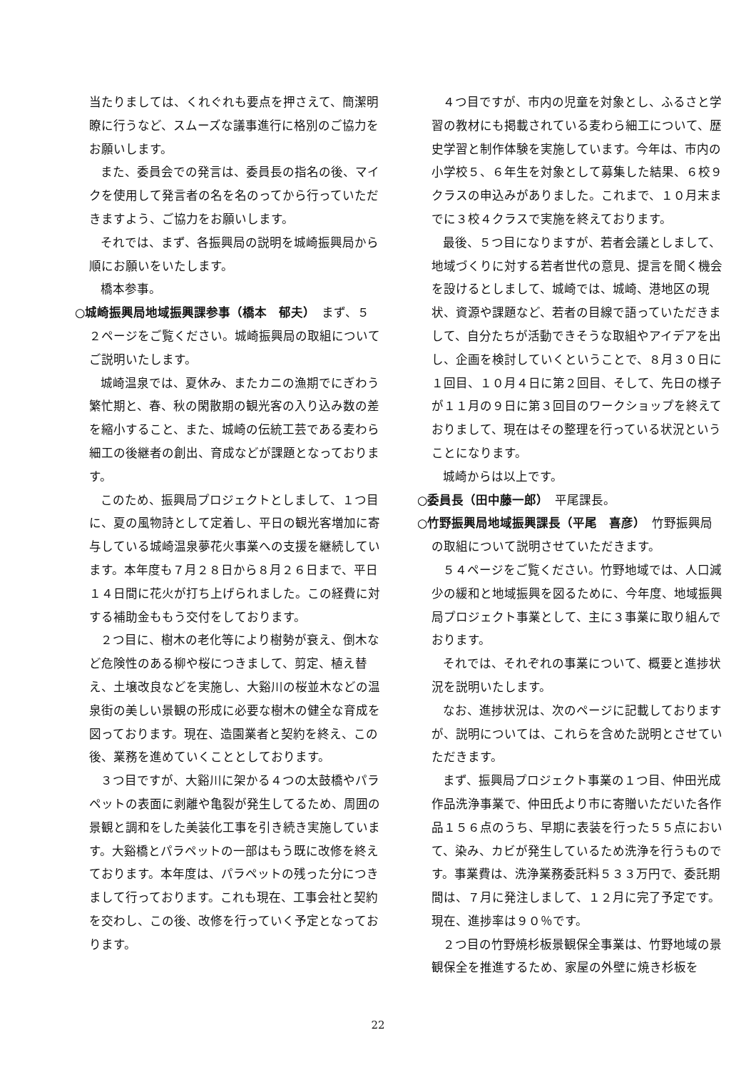当たりましては、くれぐれも要点を押さえて、簡潔明瞭に行うなど、スムーズな議事進行に格別のご協力をお願いします。
また、委員会での発言は、委員長の指名の後、マイクを使用して発言者の名を名のってから行っていただきますよう、ご協力をお願いします。
それでは、まず、各振興局の説明を城崎振興局から順にお願いをいたします。
橋本参事。
○城崎振興局地域振興課参事（橋本　郁夫）　まず、５２ページをご覧ください。城崎振興局の取組についてご説明いたします。
城崎温泉では、夏休み、またカニの漁期でにぎわう繁忙期と、春、秋の閑散期の観光客の入り込み数の差を縮小すること、また、城崎の伝統工芸である麦わら細工の後継者の創出、育成などが課題となっております。
このため、振興局プロジェクトとしまして、１つ目に、夏の風物詩として定着し、平日の観光客増加に寄与している城崎温泉夢花火事業への支援を継続しています。本年度も７月２８日から８月２６日まで、平日１４日間に花火が打ち上げられました。この経費に対する補助金ももう交付をしております。
２つ目に、樹木の老化等により樹勢が衰え、倒木など危険性のある柳や桜につきまして、剪定、植え替え、土壌改良などを実施し、大谿川の桜並木などの温泉街の美しい景観の形成に必要な樹木の健全な育成を図っております。現在、造園業者と契約を終え、この後、業務を進めていくこととしております。
３つ目ですが、大谿川に架かる４つの太鼓橋やパラペットの表面に剥離や亀裂が発生してるため、周囲の景観と調和をした美装化工事を引き続き実施しています。大谿橋とパラペットの一部はもう既に改修を終えております。本年度は、パラペットの残った分につきまして行っております。これも現在、工事会社と契約を交わし、この後、改修を行っていく予定となっております。
４つ目ですが、市内の児童を対象とし、ふるさと学習の教材にも掲載されている麦わら細工について、歴史学習と制作体験を実施しています。今年は、市内の小学校５、６年生を対象として募集した結果、６校９クラスの申込みがありました。これまで、１０月末までに３校４クラスで実施を終えております。
最後、５つ目になりますが、若者会議としまして、地域づくりに対する若者世代の意見、提言を聞く機会を設けるとしまして、城崎では、城崎、港地区の現状、資源や課題など、若者の目線で語っていただきまして、自分たちが活動できそうな取組やアイデアを出し、企画を検討していくということで、８月３０日に１回目、１０月４日に第２回目、そして、先日の様子が１１月の９日に第３回目のワークショップを終えておりまして、現在はその整理を行っている状況ということになります。
城崎からは以上です。
○委員長（田中藤一郎）　平尾課長。
○竹野振興局地域振興課長（平尾　喜彦）　竹野振興局の取組について説明させていただきます。
５４ページをご覧ください。竹野地域では、人口減少の緩和と地域振興を図るために、今年度、地域振興局プロジェクト事業として、主に３事業に取り組んでおります。
それでは、それぞれの事業について、概要と進捗状況を説明いたします。
なお、進捗状況は、次のページに記載しておりますが、説明については、これらを含めた説明とさせていただきます。
まず、振興局プロジェクト事業の１つ目、仲田光成作品洗浄事業で、仲田氏より市に寄贈いただいた各作品１５６点のうち、早期に表装を行った５５点において、染み、カビが発生しているため洗浄を行うものです。事業費は、洗浄業務委託料５３３万円で、委託期間は、７月に発注しまして、１２月に完了予定です。現在、進捗率は９０％です。
２つ目の竹野焼杉板景観保全事業は、竹野地域の景観保全を推進するため、家屋の外壁に焼き杉板を
22